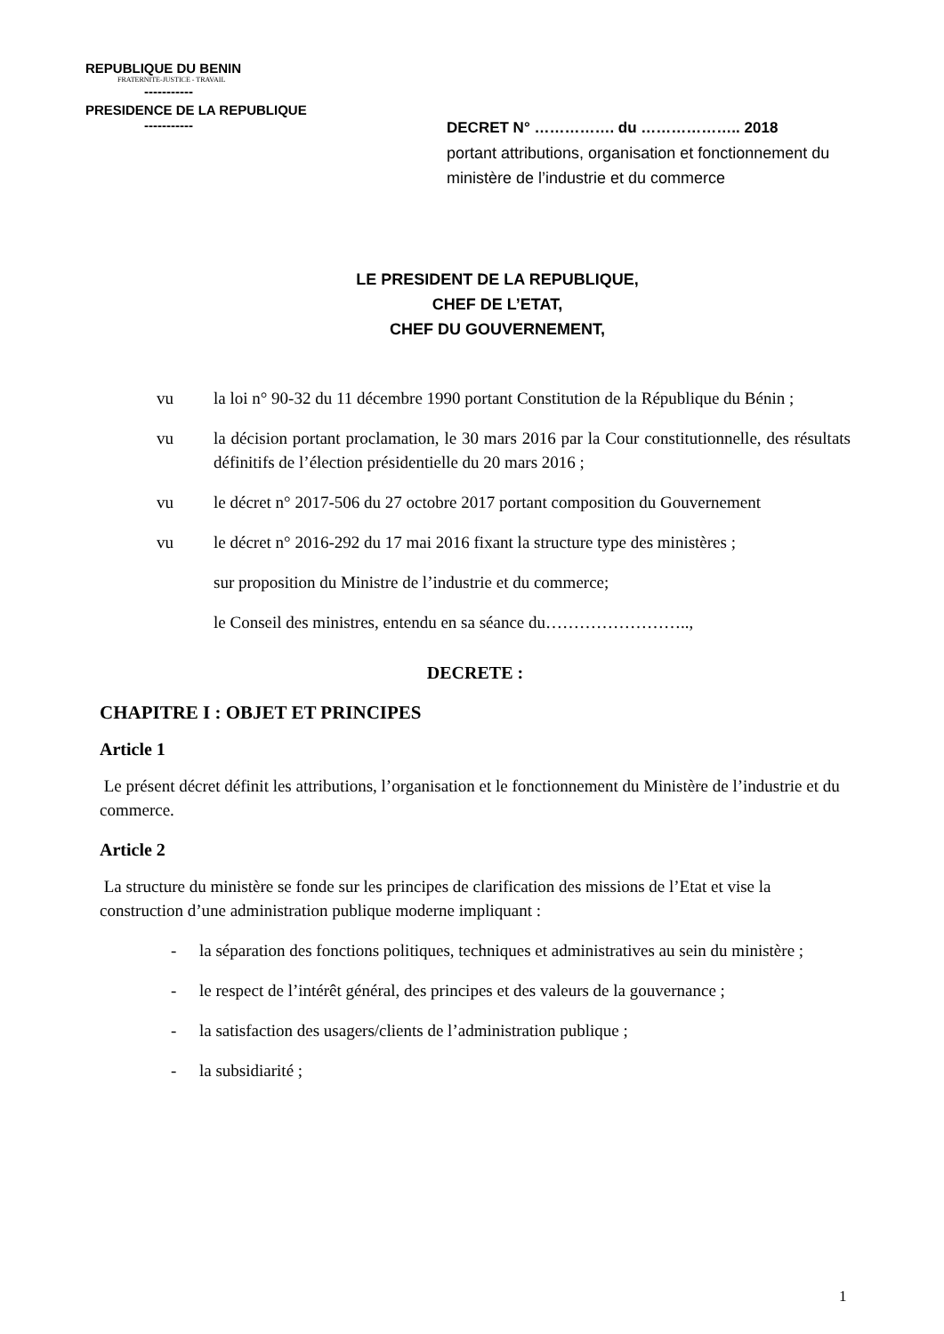REPUBLIQUE DU BENIN
FRATERNITE-JUSTICE - TRAVAIL
-----------
PRESIDENCE DE LA REPUBLIQUE
-----------
DECRET N° ……………. du ……………….. 2018
portant attributions, organisation et fonctionnement du ministère de l’industrie et du commerce
LE PRESIDENT DE LA REPUBLIQUE,
CHEF DE L’ETAT,
CHEF DU GOUVERNEMENT,
vu la loi n° 90-32 du 11 décembre 1990 portant Constitution de la République du Bénin ;
vu la décision portant proclamation, le 30 mars 2016 par la Cour constitutionnelle, des résultats définitifs de l’élection présidentielle du 20 mars 2016 ;
vu le décret n° 2017-506 du 27 octobre 2017 portant composition du Gouvernement
vu le décret n° 2016-292 du 17 mai 2016 fixant la structure type des ministères ;
sur proposition du Ministre de l’industrie et du commerce;
le Conseil des ministres, entendu en sa séance du……………………..,
DECRETE :
CHAPITRE I : OBJET ET PRINCIPES
Article 1
Le présent décret définit les attributions, l’organisation et le fonctionnement du Ministère de l’industrie et du commerce.
Article 2
La structure du ministère se fonde sur les principes de clarification des missions de l’Etat et vise la construction d’une administration publique moderne impliquant :
- la séparation des fonctions politiques, techniques et administratives au sein du ministère ;
- le respect de l’intérêt général, des principes et des valeurs de la gouvernance ;
- la satisfaction des usagers/clients de l’administration publique ;
- la subsidiarité ;
1